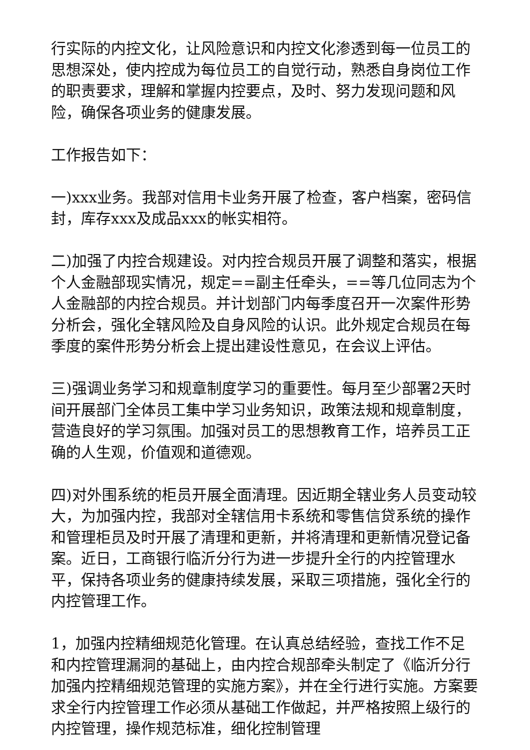行实际的内控文化，让风险意识和内控文化渗透到每一位员工的思想深处，使内控成为每位员工的自觉行动，熟悉自身岗位工作的职责要求，理解和掌握内控要点，及时、努力发现问题和风险，确保各项业务的健康发展。
工作报告如下：
一)xxx业务。我部对信用卡业务开展了检查，客户档案，密码信封，库存xxx及成品xxx的帐实相符。
二)加强了内控合规建设。对内控合规员开展了调整和落实，根据个人金融部现实情况，规定==副主任牵头，==等几位同志为个人金融部的内控合规员。并计划部门内每季度召开一次案件形势分析会，强化全辖风险及自身风险的认识。此外规定合规员在每季度的案件形势分析会上提出建设性意见，在会议上评估。
三)强调业务学习和规章制度学习的重要性。每月至少部署2天时间开展部门全体员工集中学习业务知识，政策法规和规章制度，营造良好的学习氛围。加强对员工的思想教育工作，培养员工正确的人生观，价值观和道德观。
四)对外围系统的柜员开展全面清理。因近期全辖业务人员变动较大，为加强内控，我部对全辖信用卡系统和零售信贷系统的操作和管理柜员及时开展了清理和更新，并将清理和更新情况登记备案。近日，工商银行临沂分行为进一步提升全行的内控管理水平，保持各项业务的健康持续发展，采取三项措施，强化全行的内控管理工作。
1，加强内控精细规范化管理。在认真总结经验，查找工作不足和内控管理漏洞的基础上，由内控合规部牵头制定了《临沂分行加强内控精细规范管理的实施方案》，并在全行进行实施。方案要求全行内控管理工作必须从基础工作做起，并严格按照上级行的内控管理，操作规范标准，细化控制管理